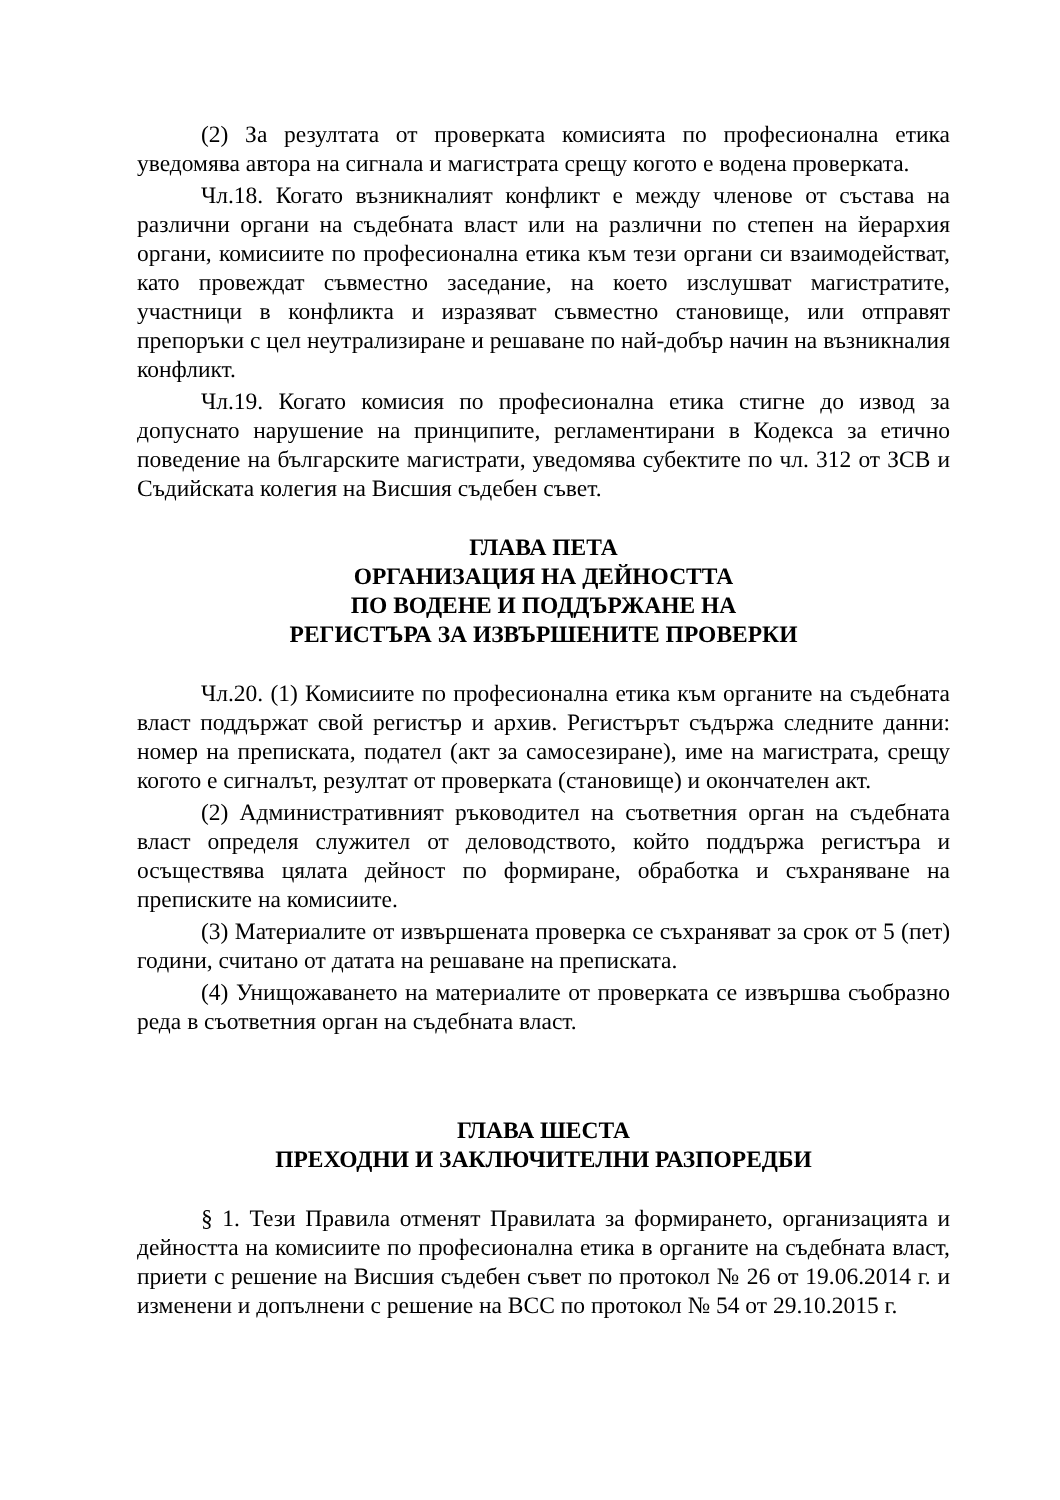(2) За резултата от проверката комисията по професионална етика уведомява автора на сигнала и магистрата срещу когото е водена проверката.
Чл.18. Когато възникналият конфликт е между членове от състава на различни органи на съдебната власт или на различни по степен на йерархия органи, комисиите по професионална етика към тези органи си взаимодействат, като провеждат съвместно заседание, на което изслушват магистратите, участници в конфликта и изразяват съвместно становище, или отправят препоръки с цел неутрализиране и решаване по най-добър начин на възникналия конфликт.
Чл.19. Когато комисия по професионална етика стигне до извод за допуснато нарушение на принципите, регламентирани в Кодекса за етично поведение на българските магистрати, уведомява субектите по чл. 312 от ЗСВ и Съдийската колегия на Висшия съдебен съвет.
ГЛАВА ПЕТА
ОРГАНИЗАЦИЯ НА ДЕЙНОСТТА
ПО ВОДЕНЕ И ПОДДЪРЖАНЕ НА
РЕГИСТЪРА ЗА ИЗВЪРШЕНИТЕ ПРОВЕРКИ
Чл.20. (1) Комисиите по професионална етика към органите на съдебната власт поддържат свой регистър и архив. Регистърът съдържа следните данни: номер на преписката, подател (акт за самосезиране), име на магистрата, срещу когото е сигналът, резултат от проверката (становище) и окончателен акт.
(2) Административният ръководител на съответния орган на съдебната власт определя служител от деловодството, който поддържа регистъра и осъществява цялата дейност по формиране, обработка и съхраняване на преписките на комисиите.
(3) Материалите от извършената проверка се съхраняват за срок от 5 (пет) години, считано от датата на решаване на преписката.
(4) Унищожаването на материалите от проверката се извършва съобразно реда в съответния орган на съдебната власт.
ГЛАВА ШЕСТА
ПРЕХОДНИ И ЗАКЛЮЧИТЕЛНИ РАЗПОРЕДБИ
§ 1. Тези Правила отменят Правилата за формирането, организацията и дейността на комисиите по професионална етика в органите на съдебната власт, приети с решение на Висшия съдебен съвет по протокол № 26 от 19.06.2014 г. и изменени и допълнени с решение на ВСС по протокол № 54 от 29.10.2015 г.